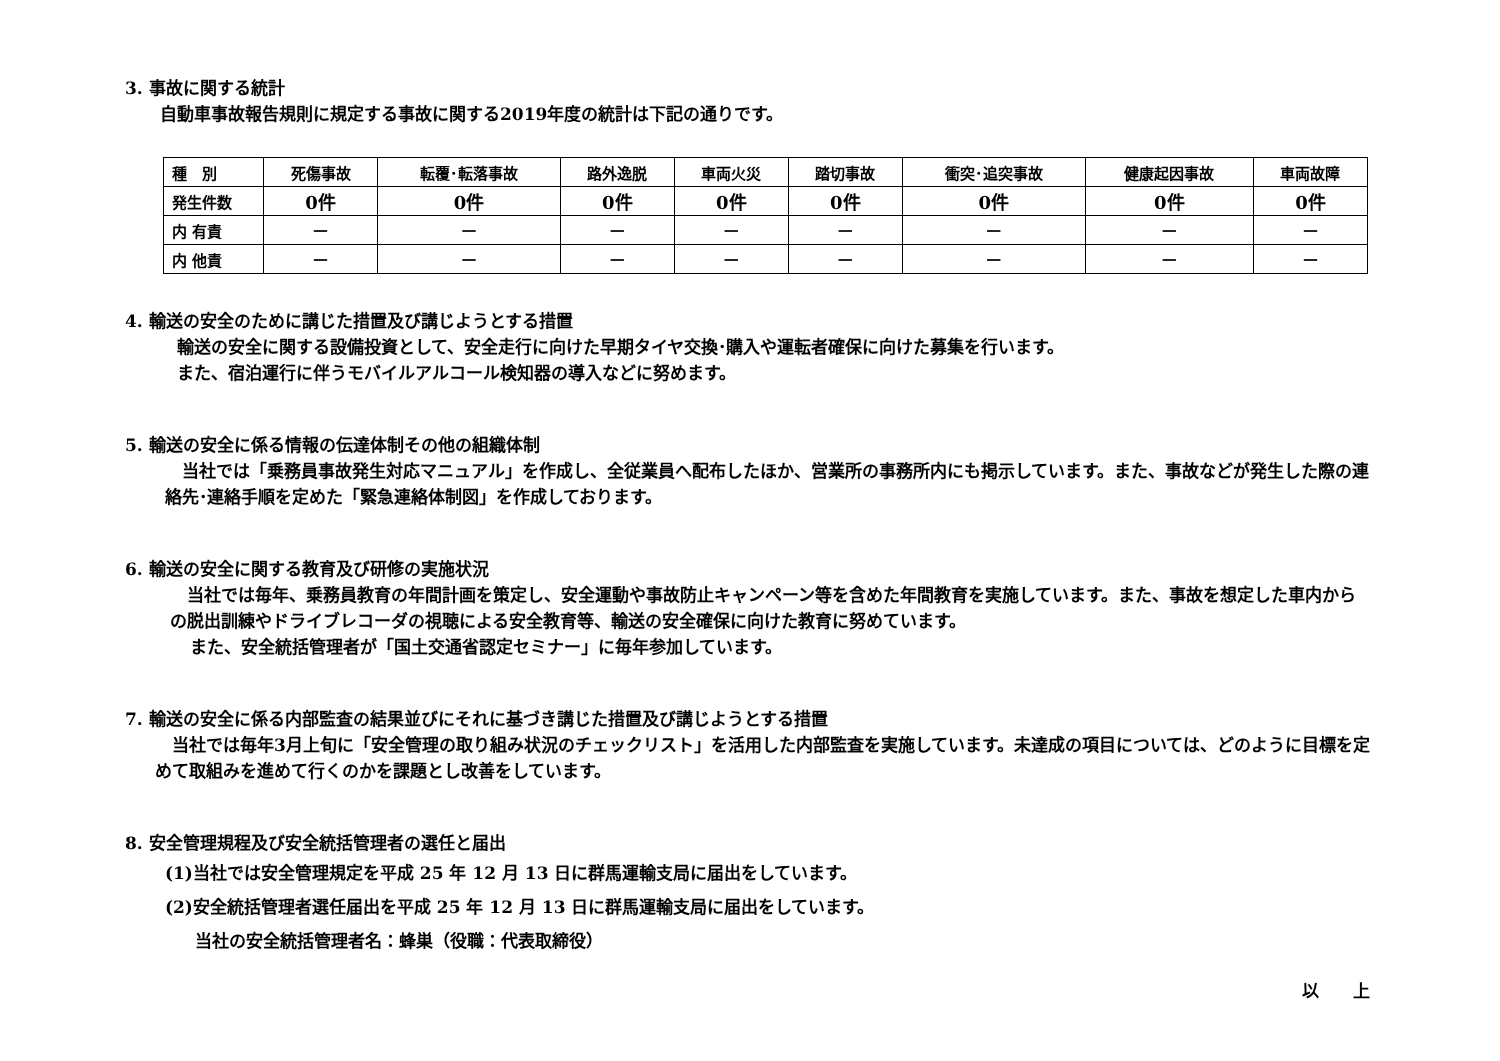3. 事故に関する統計
自動車事故報告規則に規定する事故に関する2019年度の統計は下記の通りです。
| 種 別 | 死傷事故 | 転覆･転落事故 | 路外逸脱 | 車両火災 | 踏切事故 | 衝突･追突事故 | 健康起因事故 | 車両故障 |
| 発生件数 | 0件 | 0件 | 0件 | 0件 | 0件 | 0件 | 0件 | 0件 |
| 内 有責 | — | — | — | — | — | — | — | — |
| 内 他責 | — | — | — | — | — | — | — | — |
4. 輸送の安全のために講じた措置及び講じようとする措置
輸送の安全に関する設備投資として、安全走行に向けた早期タイヤ交換･購入や運転者確保に向けた募集を行います。
また、宿泊運行に伴うモバイルアルコール検知器の導入などに努めます。
5. 輸送の安全に係る情報の伝達体制その他の組織体制
　当社では「乗務員事故発生対応マニュアル」を作成し、全従業員へ配布したほか、営業所の事務所内にも掲示しています。また、事故などが発生した際の連絡先･連絡手順を定めた「緊急連絡体制図」を作成しております。
6. 輸送の安全に関する教育及び研修の実施状況
　当社では毎年、乗務員教育の年間計画を策定し、安全運動や事故防止キャンペーン等を含めた年間教育を実施しています。また、事故を想定した車内からの脱出訓練やドライブレコーダの視聴による安全教育等、輸送の安全確保に向けた教育に努めています。
また、安全統括管理者が「国土交通省認定セミナー」に毎年参加しています。
7. 輸送の安全に係る内部監査の結果並びにそれに基づき講じた措置及び講じようとする措置
　当社では毎年3月上旬に「安全管理の取り組み状況のチェックリスト」を活用した内部監査を実施しています。未達成の項目については、どのように目標を定めて取組みを進めて行くのかを課題とし改善をしています。
8. 安全管理規程及び安全統括管理者の選任と届出
(1)当社では安全管理規定を平成 25 年 12 月 13 日に群馬運輸支局に届出をしています。
(2)安全統括管理者選任届出を平成 25 年 12 月 13 日に群馬運輸支局に届出をしています。
当社の安全統括管理者名：蜂巣（役職：代表取締役）
以　　上